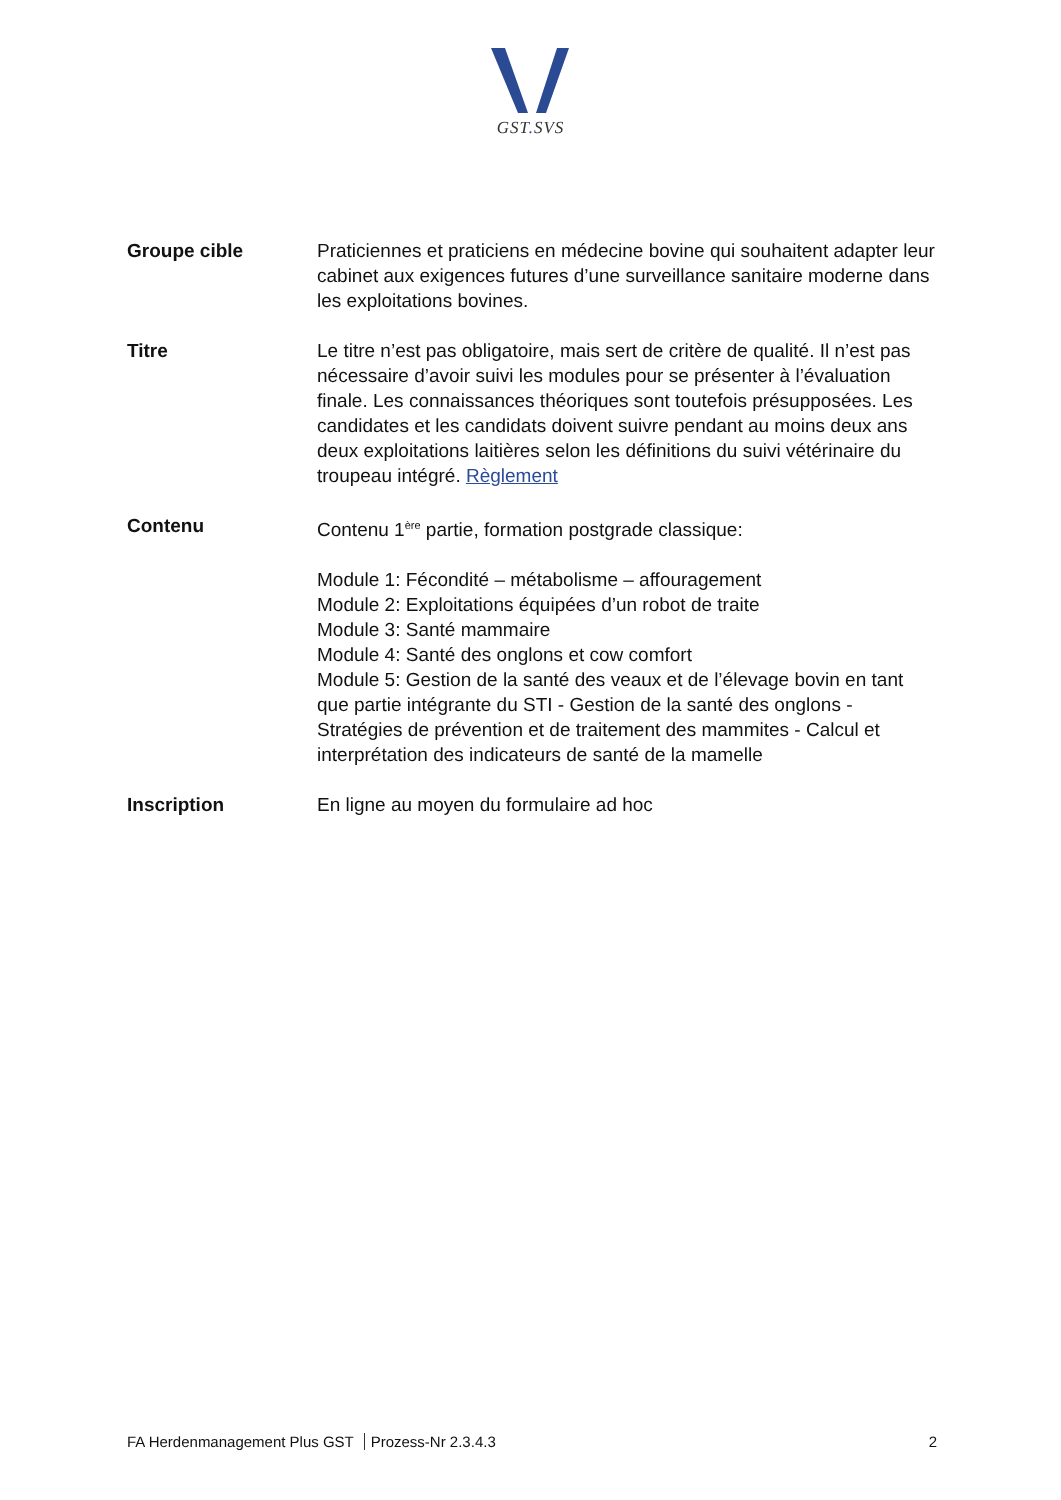GST. SVS
Groupe cible Praticiennes et praticiens en médecine bovine qui souhaitent adapter leur cabinet aux exigences futures d’une surveillance sanitaire moderne dans les exploitations bovines.
Titre Le titre n’est pas obligatoire, mais sert de critère de qualité. Il n’est pas nécessaire d’avoir suivi les modules pour se présenter à l’évaluation finale. Les connaissances théoriques sont toutefois présupposées. Les candidates et les candidats doivent suivre pendant au moins deux ans deux exploitations laitières selon les définitions du suivi vétérinaire du troupeau intégré. Règlement
Contenu Contenu 1<sup>ère</sup> partie, formation postgrade classique:
Module 1: Fécondité – métabolisme – affouragement
Module 2: Exploitations équipées d’un robot de traite
Module 3: Santé mammaire
Module 4: Santé des onglons et cow comfort
Module 5: Gestion de la santé des veaux et de l’élevage bovin en tant que partie intégrante du STI - Gestion de la santé des onglons - Stratégies de prévention et de traitement des mammites - Calcul et interprétation des indicateurs de santé de la mamelle
Inscription En ligne au moyen du formulaire ad hoc
FA Herdenmanagement Plus GST Prozess-Nr 2.3.4.3 2